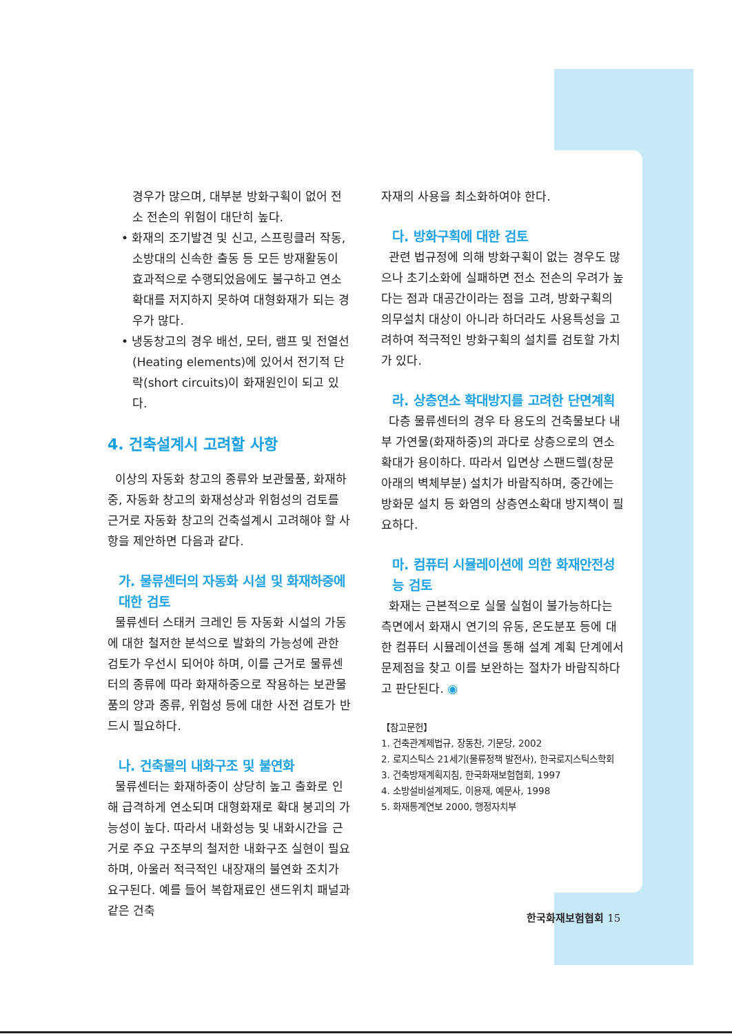경우가 많으며, 대부분 방화구획이 없어 전소 전손의 위험이 대단히 높다.
• 화재의 조기발견 및 신고, 스프링클러 작동, 소방대의 신속한 출동 등 모든 방재활동이 효과적으로 수행되었음에도 불구하고 연소확대를 저지하지 못하여 대형화재가 되는 경우가 많다.
• 냉동창고의 경우 배선, 모터, 램프 및 전열선(Heating elements)에 있어서 전기적 단락(short circuits)이 화재원인이 되고 있다.
4. 건축설계시 고려할 사항
이상의 자동화 창고의 종류와 보관물품, 화재하중, 자동화 창고의 화재성상과 위험성의 검토를 근거로 자동화 창고의 건축설계시 고려해야 할 사항을 제안하면 다음과 같다.
가. 물류센터의 자동화 시설 및 화재하중에 대한 검토
물류센터 스태커 크레인 등 자동화 시설의 가동에 대한 철저한 분석으로 발화의 가능성에 관한 검토가 우선시 되어야 하며, 이를 근거로 물류센터의 종류에 따라 화재하중으로 작용하는 보관물품의 양과 종류, 위험성 등에 대한 사전 검토가 반드시 필요하다.
나. 건축물의 내화구조 및 불연화
물류센터는 화재하중이 상당히 높고 출화로 인해 급격하게 연소되며 대형화재로 확대 붕괴의 가능성이 높다. 따라서 내화성능 및 내화시간을 근거로 주요 구조부의 철저한 내화구조 실현이 필요하며, 아울러 적극적인 내장재의 불연화 조치가 요구된다. 예를 들어 복합재료인 샌드위치 패널과 같은 건축
자재의 사용을 최소화하여야 한다.
다. 방화구획에 대한 검토
관련 법규정에 의해 방화구획이 없는 경우도 많으나 초기소화에 실패하면 전소 전손의 우려가 높다는 점과 대공간이라는 점을 고려, 방화구획의 의무설치 대상이 아니라 하더라도 사용특성을 고려하여 적극적인 방화구획의 설치를 검토할 가치가 있다.
라. 상층연소 확대방지를 고려한 단면계획
다층 물류센터의 경우 타 용도의 건축물보다 내부 가연물(화재하중)의 과다로 상층으로의 연소확대가 용이하다. 따라서 입면상 스팬드렐(창문 아래의 벽체부분) 설치가 바람직하며, 중간에는 방화문 설치 등 화염의 상층연소확대 방지책이 필요하다.
마. 컴퓨터 시뮬레이션에 의한 화재안전성능 검토
화재는 근본적으로 실물 실험이 불가능하다는 측면에서 화재시 연기의 유동, 온도분포 등에 대한 컴퓨터 시뮬레이션을 통해 설계 계획 단계에서 문제점을 찾고 이를 보완하는 절차가 바람직하다고 판단된다. ◉
【참고문헌】
1. 건축관계제법규, 장동찬, 기문당, 2002
2. 로지스틱스 21세기(물류정책 발전사), 한국로지스틱스학회
3. 건축방재계획지침, 한국화재보험협회, 1997
4. 소방설비설계제도, 이용재, 예문사, 1998
5. 화재통계연보 2000, 행정자치부
한국화재보험협회 15